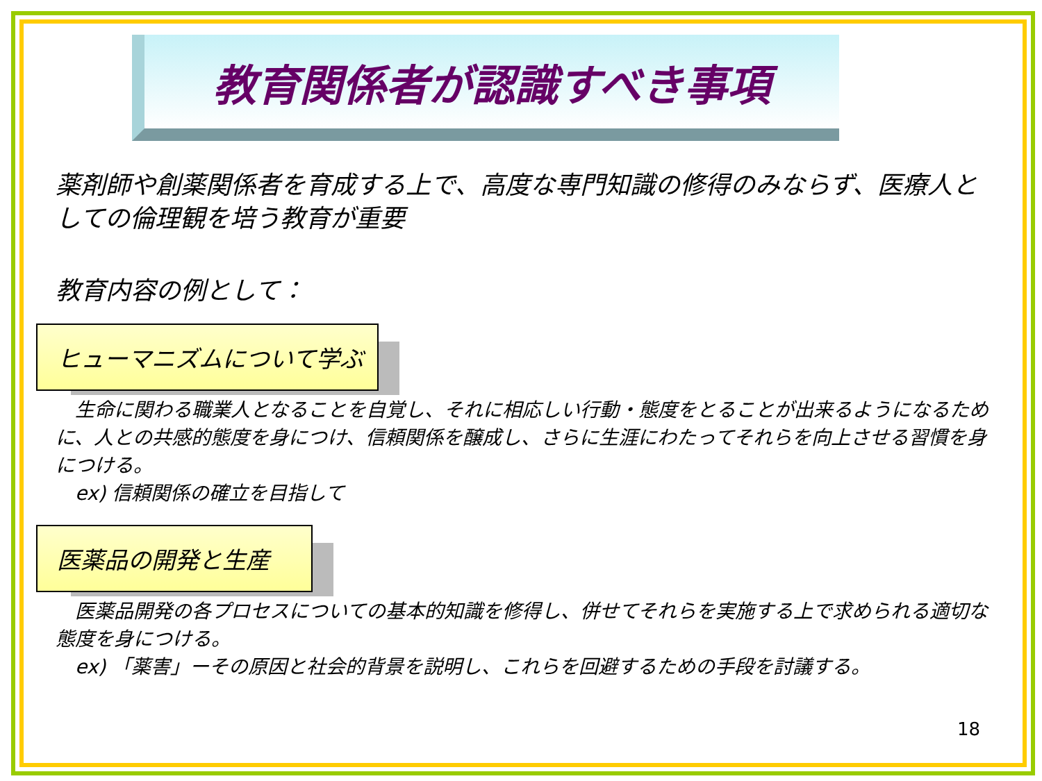教育関係者が認識すべき事項
薬剤師や創薬関係者を育成する上で、高度な専門知識の修得のみならず、医療人としての倫理観を培う教育が重要
教育内容の例として：
ヒューマニズムについて学ぶ
　生命に関わる職業人となることを自覚し、それに相応しい行動・態度をとることが出来るようになるために、人との共感的態度を身につけ、信頼関係を醸成し、さらに生涯にわたってそれらを向上させる習慣を身につける。
　ex) 信頼関係の確立を目指して
医薬品の開発と生産
　医薬品開発の各プロセスについての基本的知識を修得し、併せてそれらを実施する上で求められる適切な態度を身につける。
　ex) 「薬害」ーその原因と社会的背景を説明し、これらを回避するための手段を討議する。
18